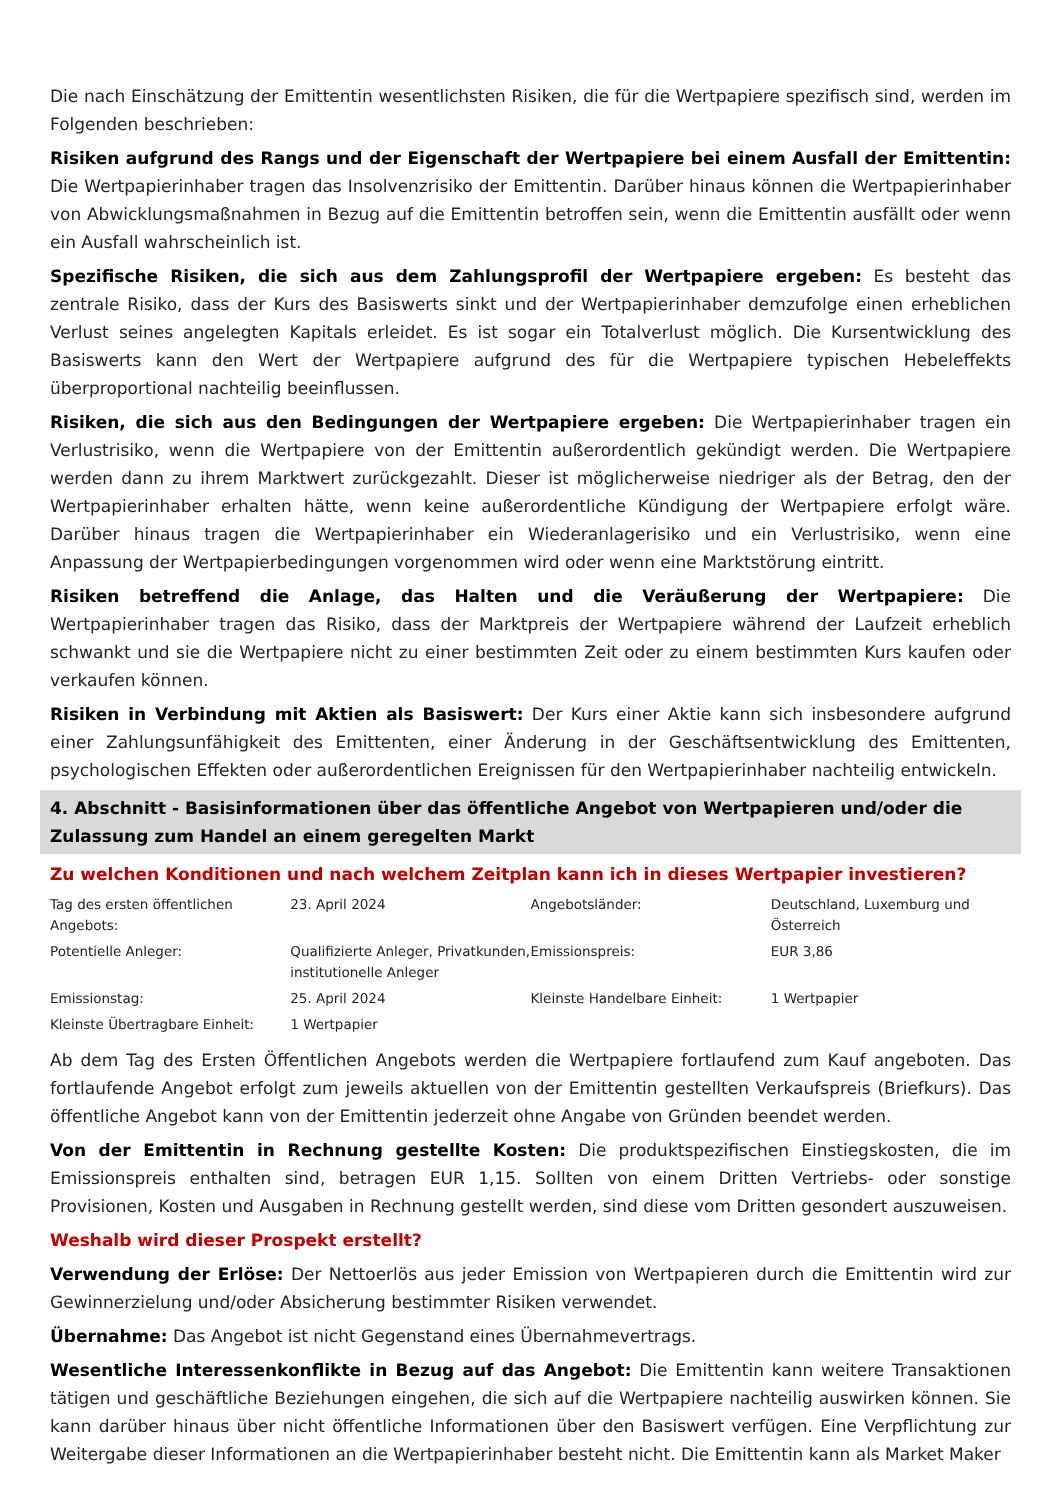Die nach Einschätzung der Emittentin wesentlichsten Risiken, die für die Wertpapiere spezifisch sind, werden im Folgenden beschrieben:
Risiken aufgrund des Rangs und der Eigenschaft der Wertpapiere bei einem Ausfall der Emittentin: Die Wertpapierinhaber tragen das Insolvenzrisiko der Emittentin. Darüber hinaus können die Wertpapierinhaber von Abwicklungsmaßnahmen in Bezug auf die Emittentin betroffen sein, wenn die Emittentin ausfällt oder wenn ein Ausfall wahrscheinlich ist.
Spezifische Risiken, die sich aus dem Zahlungsprofil der Wertpapiere ergeben: Es besteht das zentrale Risiko, dass der Kurs des Basiswerts sinkt und der Wertpapierinhaber demzufolge einen erheblichen Verlust seines angelegten Kapitals erleidet. Es ist sogar ein Totalverlust möglich. Die Kursentwicklung des Basiswerts kann den Wert der Wertpapiere aufgrund des für die Wertpapiere typischen Hebeleffekts überproportional nachteilig beeinflussen.
Risiken, die sich aus den Bedingungen der Wertpapiere ergeben: Die Wertpapierinhaber tragen ein Verlustrisiko, wenn die Wertpapiere von der Emittentin außerordentlich gekündigt werden. Die Wertpapiere werden dann zu ihrem Marktwert zurückgezahlt. Dieser ist möglicherweise niedriger als der Betrag, den der Wertpapierinhaber erhalten hätte, wenn keine außerordentliche Kündigung der Wertpapiere erfolgt wäre. Darüber hinaus tragen die Wertpapierinhaber ein Wiederanlagerisiko und ein Verlustrisiko, wenn eine Anpassung der Wertpapierbedingungen vorgenommen wird oder wenn eine Marktstörung eintritt.
Risiken betreffend die Anlage, das Halten und die Veräußerung der Wertpapiere: Die Wertpapierinhaber tragen das Risiko, dass der Marktpreis der Wertpapiere während der Laufzeit erheblich schwankt und sie die Wertpapiere nicht zu einer bestimmten Zeit oder zu einem bestimmten Kurs kaufen oder verkaufen können.
Risiken in Verbindung mit Aktien als Basiswert: Der Kurs einer Aktie kann sich insbesondere aufgrund einer Zahlungsunfähigkeit des Emittenten, einer Änderung in der Geschäftsentwicklung des Emittenten, psychologischen Effekten oder außerordentlichen Ereignissen für den Wertpapierinhaber nachteilig entwickeln.
4. Abschnitt - Basisinformationen über das öffentliche Angebot von Wertpapieren und/oder die Zulassung zum Handel an einem geregelten Markt
Zu welchen Konditionen und nach welchem Zeitplan kann ich in dieses Wertpapier investieren?
| Tag des ersten öffentlichen Angebots: | 23. April 2024 | Angebotsländer: | Deutschland, Luxemburg und Österreich |
| Potentielle Anleger: | Qualifizierte Anleger, Privatkunden, institutionelle Anleger | Emissionspreis: | EUR 3,86 |
| Emissionstag: | 25. April 2024 | Kleinste Handelbare Einheit: | 1 Wertpapier |
| Kleinste Übertragbare Einheit: | 1 Wertpapier | | |
Ab dem Tag des Ersten Öffentlichen Angebots werden die Wertpapiere fortlaufend zum Kauf angeboten. Das fortlaufende Angebot erfolgt zum jeweils aktuellen von der Emittentin gestellten Verkaufspreis (Briefkurs). Das öffentliche Angebot kann von der Emittentin jederzeit ohne Angabe von Gründen beendet werden.
Von der Emittentin in Rechnung gestellte Kosten: Die produktspezifischen Einstiegskosten, die im Emissionspreis enthalten sind, betragen EUR 1,15. Sollten von einem Dritten Vertriebs- oder sonstige Provisionen, Kosten und Ausgaben in Rechnung gestellt werden, sind diese vom Dritten gesondert auszuweisen.
Weshalb wird dieser Prospekt erstellt?
Verwendung der Erlöse: Der Nettoerlös aus jeder Emission von Wertpapieren durch die Emittentin wird zur Gewinnerzielung und/oder Absicherung bestimmter Risiken verwendet.
Übernahme: Das Angebot ist nicht Gegenstand eines Übernahmevertrags.
Wesentliche Interessenkonflikte in Bezug auf das Angebot: Die Emittentin kann weitere Transaktionen tätigen und geschäftliche Beziehungen eingehen, die sich auf die Wertpapiere nachteilig auswirken können. Sie kann darüber hinaus über nicht öffentliche Informationen über den Basiswert verfügen. Eine Verpflichtung zur Weitergabe dieser Informationen an die Wertpapierinhaber besteht nicht. Die Emittentin kann als Market Maker